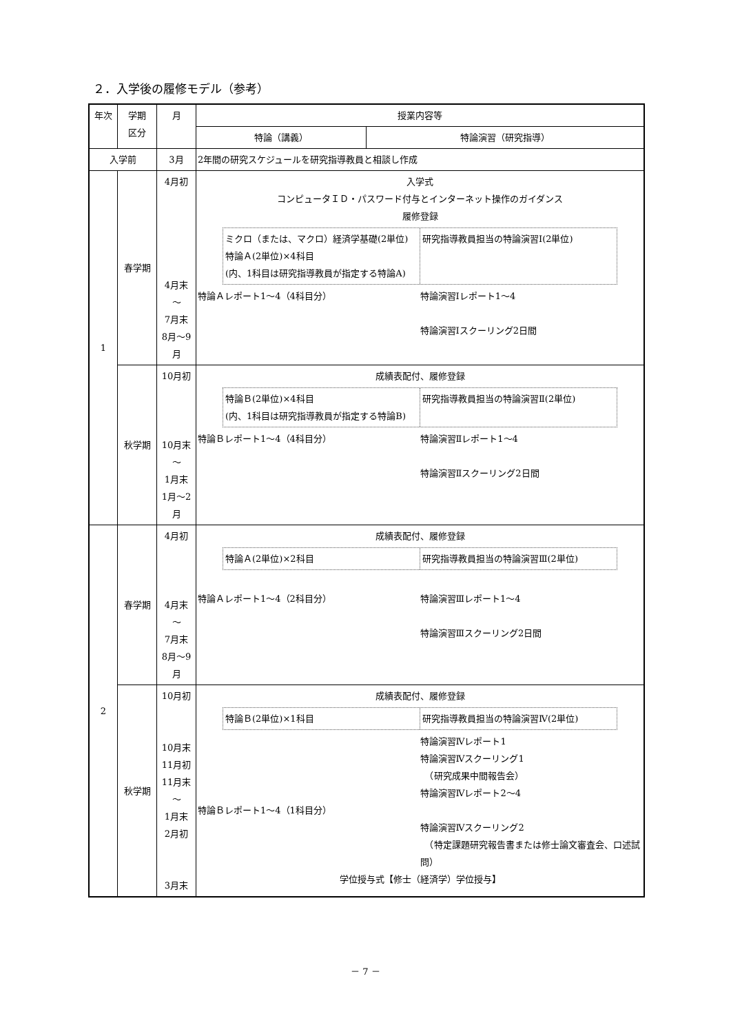２．入学後の履修モデル（参考）
| 年次 | 学期 区分 | 月 | 授業内容等 | |
| --- | --- | --- | --- | --- |
| | | | 特論（講義） | 特論演習（研究指導） |
| 入学前 | | 3月 | 2年間の研究スケジュールを研究指導教員と相談し作成 | |
| 1 | 春学期 | 4月初 4月末 ～ 7月末 8月～9月 | 入学式 コンピュータＩＤ・パスワード付与とインターネット操作のガイダンス 履修登録 ミクロ（または、マクロ）経済学基礎(2単位) 特論Ａ(2単位)×4科目 (内、1科目は研究指導教員が指定する特論A) 研究指導教員担当の特論演習Ⅰ(2単位) 特論Ａレポート1～4（4科目分） 特論演習Ⅰレポート1～4 特論演習Ⅰスクーリング2日間 | |
| | 秋学期 | 10月初 10月末 ～ 1月末 1月～2月 | 成績表配付、履修登録 特論Ｂ(2単位)×4科目 (内、1科目は研究指導教員が指定する特論B) 研究指導教員担当の特論演習Ⅱ(2単位) 特論Ｂレポート1～4（4科目分） 特論演習Ⅱレポート1～4 特論演習Ⅱスクーリング2日間 | |
| 2 | 春学期 | 4月初 4月末 ～ 7月末 8月～9月 | 成績表配付、履修登録 特論Ａ(2単位)×2科目 研究指導教員担当の特論演習Ⅲ(2単位) 特論Ａレポート1～4（2科目分） 特論演習Ⅲレポート1～4 特論演習Ⅲスクーリング2日間 | |
| | 秋学期 | 10月初 10月末 11月初 11月末 ～ 1月末 2月初 3月末 | 成績表配付、履修登録 特論Ｂ(2単位)×1科目 研究指導教員担当の特論演習Ⅳ(2単位) 特論Ｂレポート1～4（1科目分） 特論演習Ⅳレポート1 特論演習Ⅳスクーリング1 （研究成果中間報告会） 特論演習Ⅳレポート2～4 特論演習Ⅳスクーリング2 （特定課題研究報告書または修士論文審査会、口述試問） 学位授与式【修士（経済学）学位授与】 | |
－ 7 －